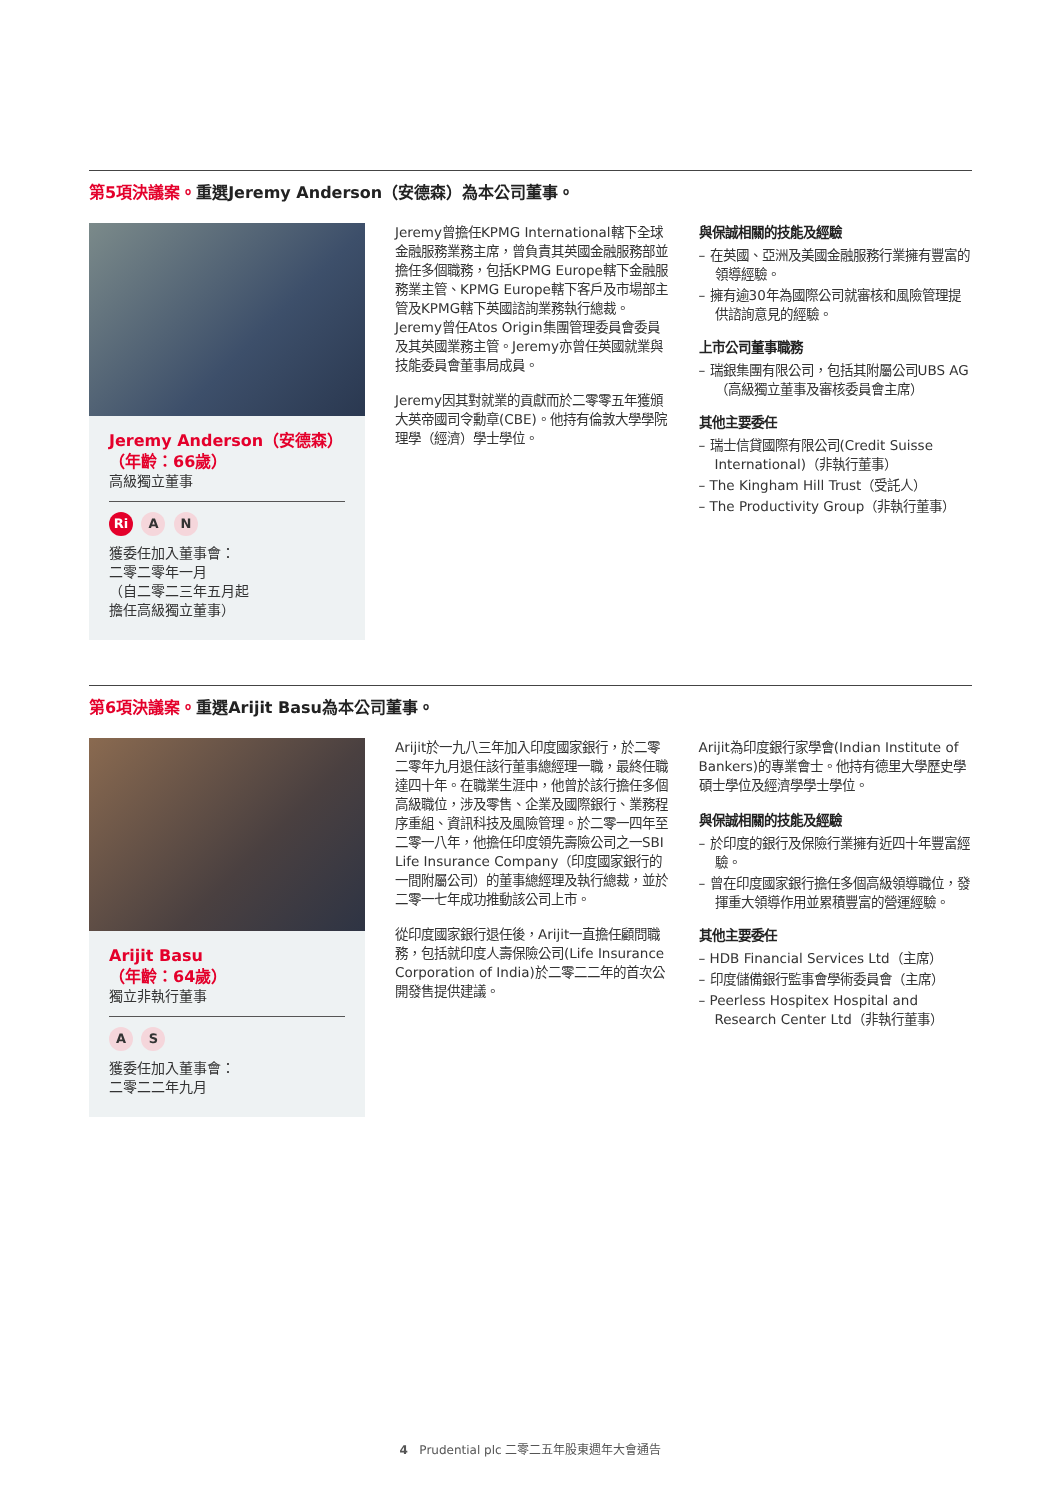第5項決議案。重選Jeremy Anderson（安德森）為本公司董事。
Jeremy Anderson（安德森）
（年齡：66歲）
高級獨立董事
Ri A N
獲委任加入董事會：
二零二零年一月
（自二零二三年五月起
擔任高級獨立董事）
Jeremy曾擔任KPMG International轄下全球金融服務業務主席，曾負責其英國金融服務部並擔任多個職務，包括KPMG Europe轄下金融服務業主管、KPMG Europe轄下客戶及市場部主管及KPMG轄下英國諮詢業務執行總裁。Jeremy曾任Atos Origin集團管理委員會委員及其英國業務主管。Jeremy亦曾任英國就業與技能委員會董事局成員。
Jeremy因其對就業的貢獻而於二零零五年獲頒大英帝國司令勳章(CBE)。他持有倫敦大學學院理學（經濟）學士學位。
與保誠相關的技能及經驗
– 在英國、亞洲及美國金融服務行業擁有豐富的領導經驗。
– 擁有逾30年為國際公司就審核和風險管理提供諮詢意見的經驗。
上市公司董事職務
– 瑞銀集團有限公司，包括其附屬公司UBS AG（高級獨立董事及審核委員會主席）
其他主要委任
– 瑞士信貸國際有限公司(Credit Suisse International)（非執行董事）
– The Kingham Hill Trust（受託人）
– The Productivity Group（非執行董事）
第6項決議案。重選Arijit Basu為本公司董事。
Arijit Basu
（年齡：64歲）
獨立非執行董事
A S
獲委任加入董事會：
二零二二年九月
Arijit於一九八三年加入印度國家銀行，於二零二零年九月退任該行董事總經理一職，最終任職達四十年。在職業生涯中，他曾於該行擔任多個高級職位，涉及零售、企業及國際銀行、業務程序重組、資訊科技及風險管理。於二零一四年至二零一八年，他擔任印度領先壽險公司之一SBI Life Insurance Company（印度國家銀行的一間附屬公司）的董事總經理及執行總裁，並於二零一七年成功推動該公司上市。
從印度國家銀行退任後，Arijit一直擔任顧問職務，包括就印度人壽保險公司(Life Insurance Corporation of India)於二零二二年的首次公開發售提供建議。
Arijit為印度銀行家學會(Indian Institute of Bankers)的專業會士。他持有德里大學歷史學碩士學位及經濟學學士學位。
與保誠相關的技能及經驗
– 於印度的銀行及保險行業擁有近四十年豐富經驗。
– 曾在印度國家銀行擔任多個高級領導職位，發揮重大領導作用並累積豐富的營運經驗。
其他主要委任
– HDB Financial Services Ltd（主席）
– 印度儲備銀行監事會學術委員會（主席）
– Peerless Hospitex Hospital and Research Center Ltd（非執行董事）
4 Prudential plc 二零二五年股東週年大會通告